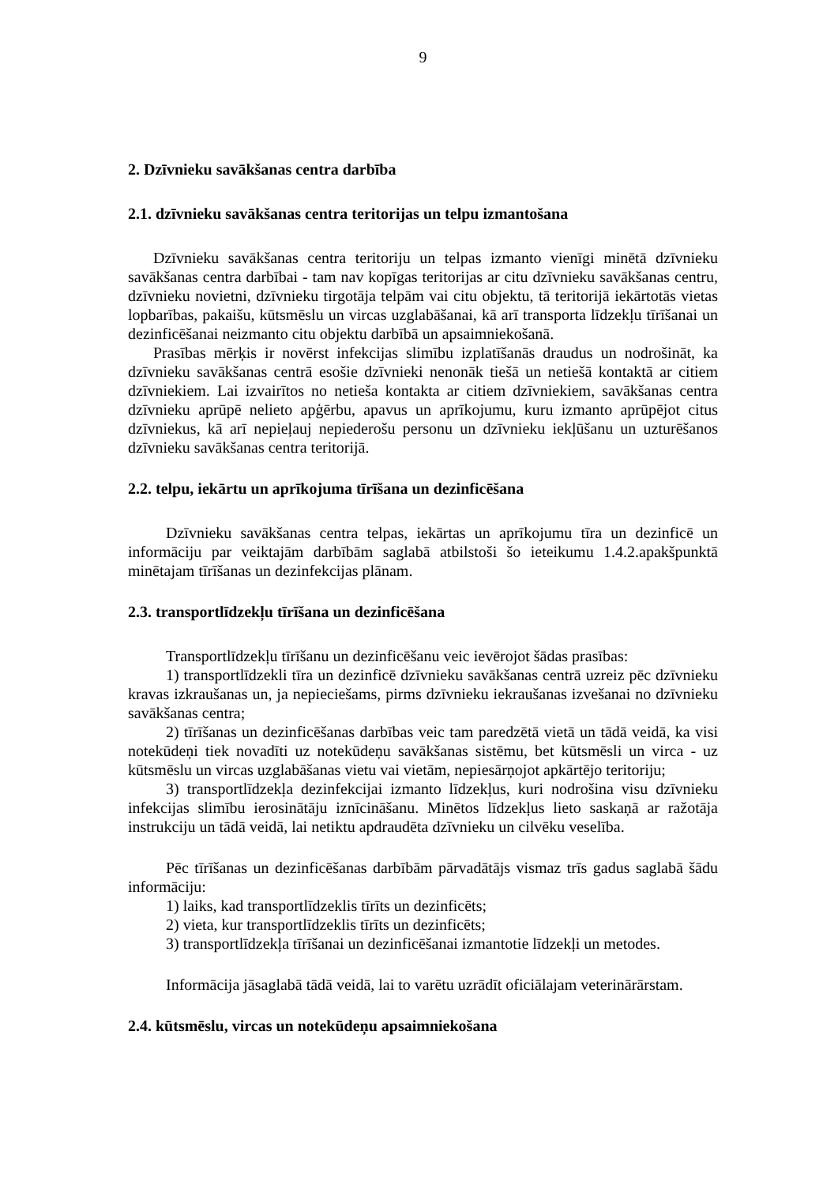9
2. Dzīvnieku savākšanas centra darbība
2.1. dzīvnieku savākšanas centra teritorijas un telpu izmantošana
Dzīvnieku savākšanas centra teritoriju un telpas izmanto vienīgi minētā dzīvnieku savākšanas centra darbībai - tam nav kopīgas teritorijas ar citu dzīvnieku savākšanas centru, dzīvnieku novietni, dzīvnieku tirgotāja telpām vai citu objektu, tā teritorijā iekārtotās vietas lopbarības, pakaišu, kūtsmēslu un vircas uzglabāšanai, kā arī transporta līdzekļu tīrīšanai un dezinficēšanai neizmanto citu objektu darbībā un apsaimniekošanā.
Prasības mērķis ir novērst infekcijas slimību izplatīšanās draudus un nodrošināt, ka dzīvnieku savākšanas centrā esošie dzīvnieki nenonāk tiešā un netiešā kontaktā ar citiem dzīvniekiem. Lai izvairītos no netieša kontakta ar citiem dzīvniekiem, savākšanas centra dzīvnieku aprūpē nelieto apģērbu, apavus un aprīkojumu, kuru izmanto aprūpējot citus dzīvniekus, kā arī nepieļauj nepiederošu personu un dzīvnieku iekļūšanu un uzturēšanos dzīvnieku savākšanas centra teritorijā.
2.2. telpu, iekārtu un aprīkojuma tīrīšana un dezinficēšana
Dzīvnieku savākšanas centra telpas, iekārtas un aprīkojumu tīra un dezinficē un informāciju par veiktajām darbībām saglabā atbilstoši šo ieteikumu 1.4.2.apakšpunktā minētajam tīrīšanas un dezinfekcijas plānam.
2.3. transportlīdzekļu tīrīšana un dezinficēšana
Transportlīdzekļu tīrīšanu un dezinficēšanu veic ievērojot šādas prasības:
1) transportlīdzekli tīra un dezinficē dzīvnieku savākšanas centrā uzreiz pēc dzīvnieku kravas izkraušanas un, ja nepieciešams, pirms dzīvnieku iekraušanas izvešanai no dzīvnieku savākšanas centra;
2) tīrīšanas un dezinficēšanas darbības veic tam paredzētā vietā un tādā veidā, ka visi notekūdeņi tiek novadīti uz notekūdeņu savākšanas sistēmu, bet kūtsmēsli un virca - uz kūtsmēslu un vircas uzglabāšanas vietu vai vietām, nepiesārņojot apkārtējo teritoriju;
3) transportlīdzekļa dezinfekcijai izmanto līdzekļus, kuri nodrošina visu dzīvnieku infekcijas slimību ierosinātāju iznīcināšanu. Minētos līdzekļus lieto saskaņā ar ražotāja instrukciju un tādā veidā, lai netiktu apdraudēta dzīvnieku un cilvēku veselība.
Pēc tīrīšanas un dezinficēšanas darbībām pārvadātājs vismaz trīs gadus saglabā šādu informāciju:
1) laiks, kad transportlīdzeklis tīrīts un dezinficēts;
2) vieta, kur transportlīdzeklis tīrīts un dezinficēts;
3) transportlīdzekļa tīrīšanai un dezinficēšanai izmantotie līdzekļi un metodes.
Informācija jāsaglabā tādā veidā, lai to varētu uzrādīt oficiālajam veterinārārstam.
2.4. kūtsmēslu, vircas un notekūdeņu apsaimniekošana